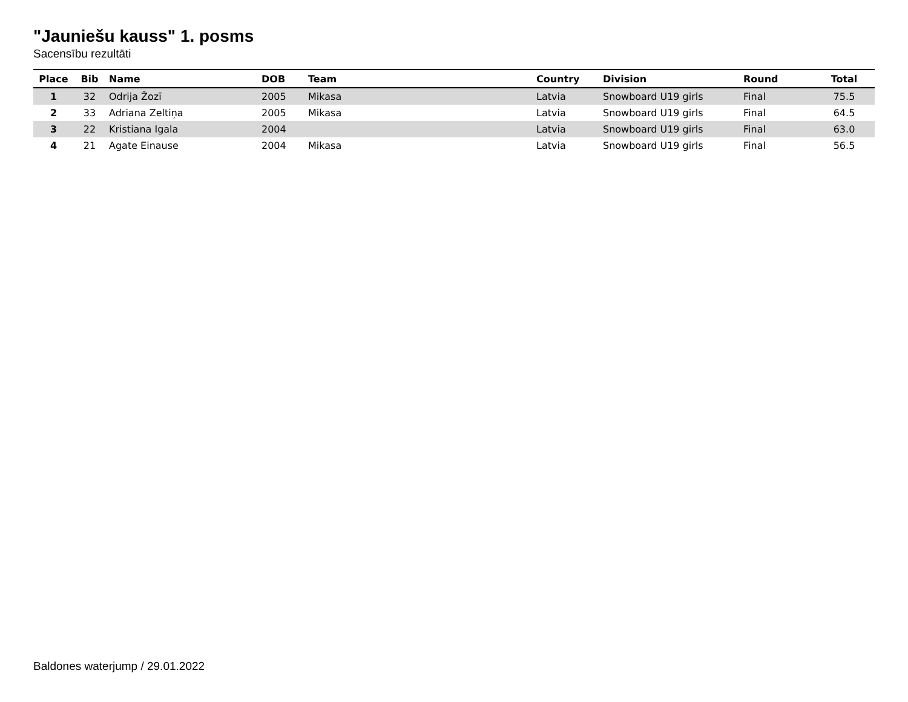"Jauniešu kauss" 1. posms
Sacensību rezultāti
| Place | Bib | Name | DOB | Team | Country | Division | Round | Total |
| --- | --- | --- | --- | --- | --- | --- | --- | --- |
| 1 | 32 | Odrija Žozī | 2005 | Mikasa | Latvia | Snowboard U19 girls | Final | 75.5 |
| 2 | 33 | Adriana Zeltiņa | 2005 | Mikasa | Latvia | Snowboard U19 girls | Final | 64.5 |
| 3 | 22 | Kristiana Igala | 2004 | | Latvia | Snowboard U19 girls | Final | 63.0 |
| 4 | 21 | Agate Einause | 2004 | Mikasa | Latvia | Snowboard U19 girls | Final | 56.5 |
Baldones waterjump / 29.01.2022